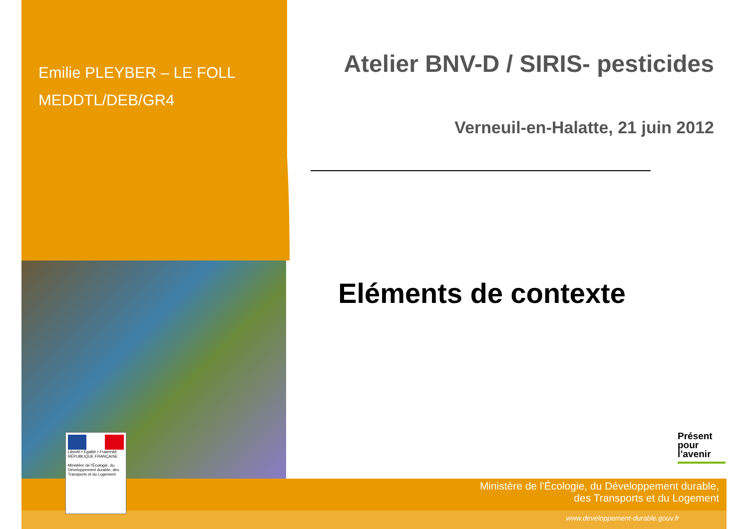Emilie PLEYBER – LE FOLL
MEDDTL/DEB/GR4
Atelier BNV-D / SIRIS- pesticides
Verneuil-en-Halatte, 21 juin 2012
Eléments de contexte
Présent pour l’avenir
Liberté • Égalité • Fraternité
RÉPUBLIQUE FRANÇAISE
Ministère de l'Écologie, du Développement durable, des Transports et du Logement
Ministère de l'Écologie, du Développement durable,
des Transports et du Logement
www.developpement-durable.gouv.fr